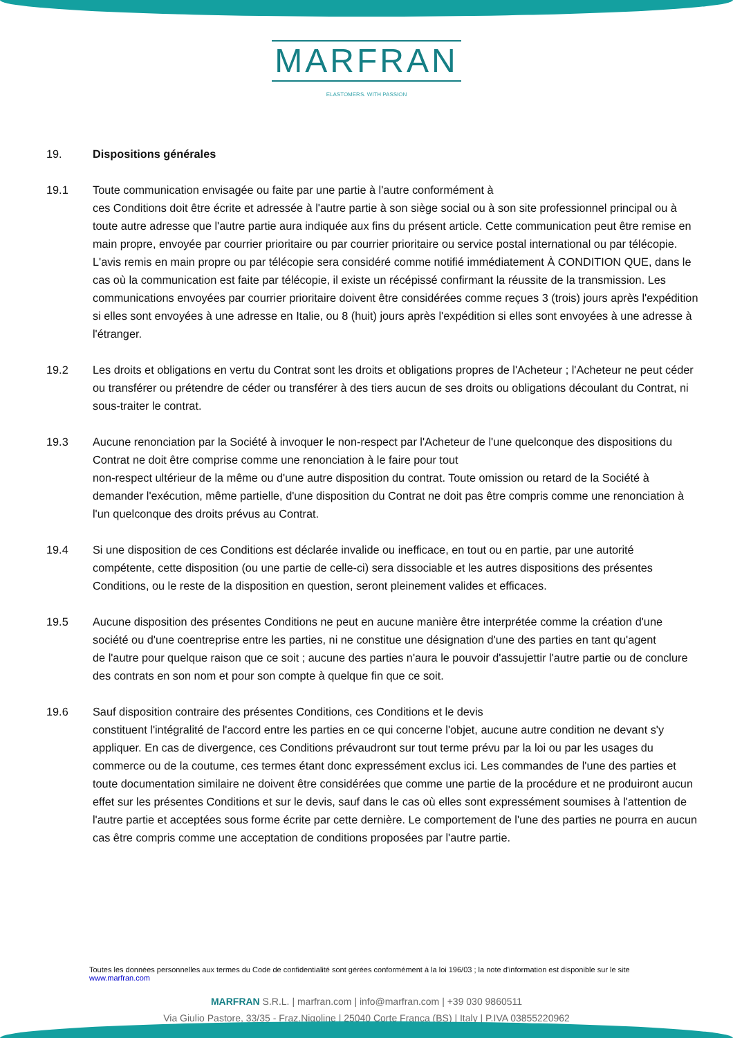MARFRAN
ELASTOMERS. WITH PASSION
19. Dispositions générales
19.1 Toute communication envisagée ou faite par une partie à l'autre conformément à
ces Conditions doit être écrite et adressée à l'autre partie à son siège social ou à son site professionnel principal ou à toute autre adresse que l'autre partie aura indiquée aux fins du présent article. Cette communication peut être remise en main propre, envoyée par courrier prioritaire ou par courrier prioritaire ou service postal international ou par télécopie. L'avis remis en main propre ou par télécopie sera considéré comme notifié immédiatement À CONDITION QUE, dans le cas où la communication est faite par télécopie, il existe un récépissé confirmant la réussite de la transmission. Les communications envoyées par courrier prioritaire doivent être considérées comme reçues 3 (trois) jours après l'expédition si elles sont envoyées à une adresse en Italie, ou 8 (huit) jours après l'expédition si elles sont envoyées à une adresse à l'étranger.
19.2 Les droits et obligations en vertu du Contrat sont les droits et obligations propres de l'Acheteur ; l'Acheteur ne peut céder ou transférer ou prétendre de céder ou transférer à des tiers aucun de ses droits ou obligations découlant du Contrat, ni sous-traiter le contrat.
19.3 Aucune renonciation par la Société à invoquer le non-respect par l'Acheteur de l'une quelconque des dispositions du Contrat ne doit être comprise comme une renonciation à le faire pour tout
non-respect ultérieur de la même ou d'une autre disposition du contrat. Toute omission ou retard de la Société à demander l'exécution, même partielle, d'une disposition du Contrat ne doit pas être compris comme une renonciation à l'un quelconque des droits prévus au Contrat.
19.4 Si une disposition de ces Conditions est déclarée invalide ou inefficace, en tout ou en partie, par une autorité compétente, cette disposition (ou une partie de celle-ci) sera dissociable et les autres dispositions des présentes Conditions, ou le reste de la disposition en question, seront pleinement valides et efficaces.
19.5 Aucune disposition des présentes Conditions ne peut en aucune manière être interprétée comme la création d'une société ou d'une coentreprise entre les parties, ni ne constitue une désignation d'une des parties en tant qu'agent
de l'autre pour quelque raison que ce soit ; aucune des parties n'aura le pouvoir d'assujettir l'autre partie ou de conclure des contrats en son nom et pour son compte à quelque fin que ce soit.
19.6 Sauf disposition contraire des présentes Conditions, ces Conditions et le devis
constituent l'intégralité de l'accord entre les parties en ce qui concerne l'objet, aucune autre condition ne devant s'y appliquer. En cas de divergence, ces Conditions prévaudront sur tout terme prévu par la loi ou par les usages du commerce ou de la coutume, ces termes étant donc expressément exclus ici. Les commandes de l'une des parties et toute documentation similaire ne doivent être considérées que comme une partie de la procédure et ne produiront aucun effet sur les présentes Conditions et sur le devis, sauf dans le cas où elles sont expressément soumises à l'attention de l'autre partie et acceptées sous forme écrite par cette dernière. Le comportement de l'une des parties ne pourra en aucun cas être compris comme une acceptation de conditions proposées par l'autre partie.
Toutes les données personnelles aux termes du Code de confidentialité sont gérées conformément à la loi 196/03 ; la note d'information est disponible sur le site www.marfran.com
MARFRAN S.R.L. | marfran.com | info@marfran.com | +39 030 9860511
Via Giulio Pastore, 33/35 - Fraz.Nigoline | 25040 Corte Franca (BS) | Italy | P.IVA 03855220962